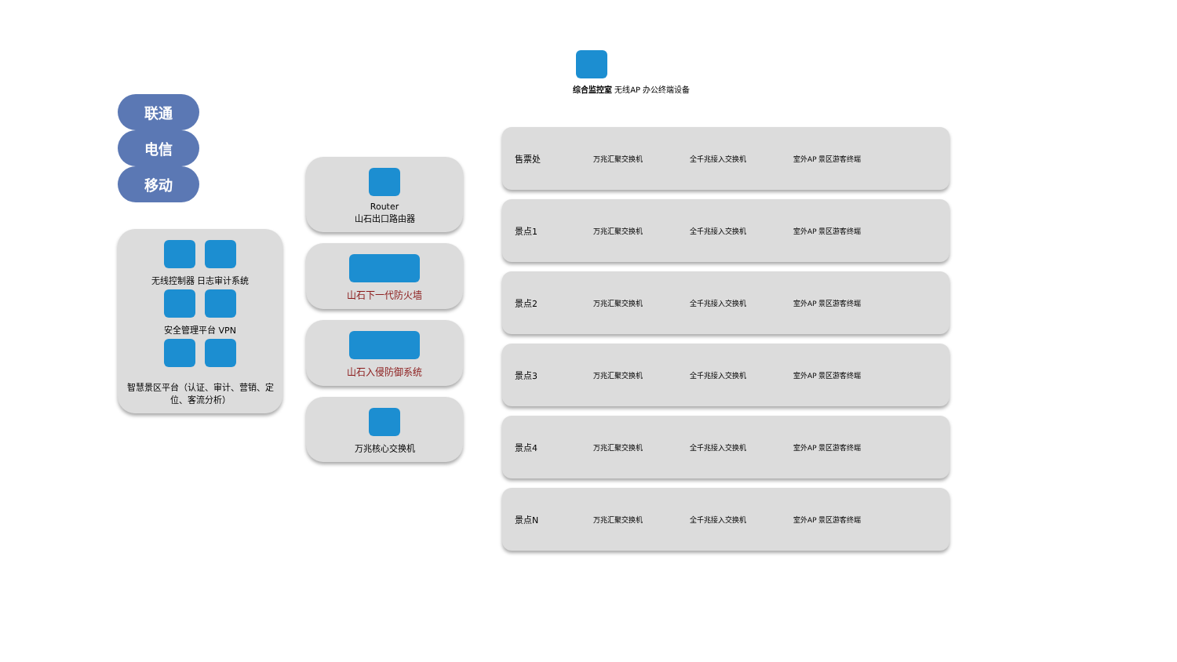联通 电信 移动
无线控制器 日志审计系统
安全管理平台 VPN
智慧景区平台（认证、审计、营销、定位、客流分析）
Router
山石出口路由器
山石下一代防火墙
山石入侵防御系统
万兆核心交换机
综合监控室 无线AP 办公终端设备
售票处
万兆汇聚交换机 全千兆接入交换机 室外AP 景区游客终端
景点1
万兆汇聚交换机 全千兆接入交换机 室外AP 景区游客终端
景点2
万兆汇聚交换机 全千兆接入交换机 室外AP 景区游客终端
景点3
万兆汇聚交换机 全千兆接入交换机 室外AP 景区游客终端
景点4
万兆汇聚交换机 全千兆接入交换机 室外AP 景区游客终端
景点N
万兆汇聚交换机 全千兆接入交换机 室外AP 景区游客终端